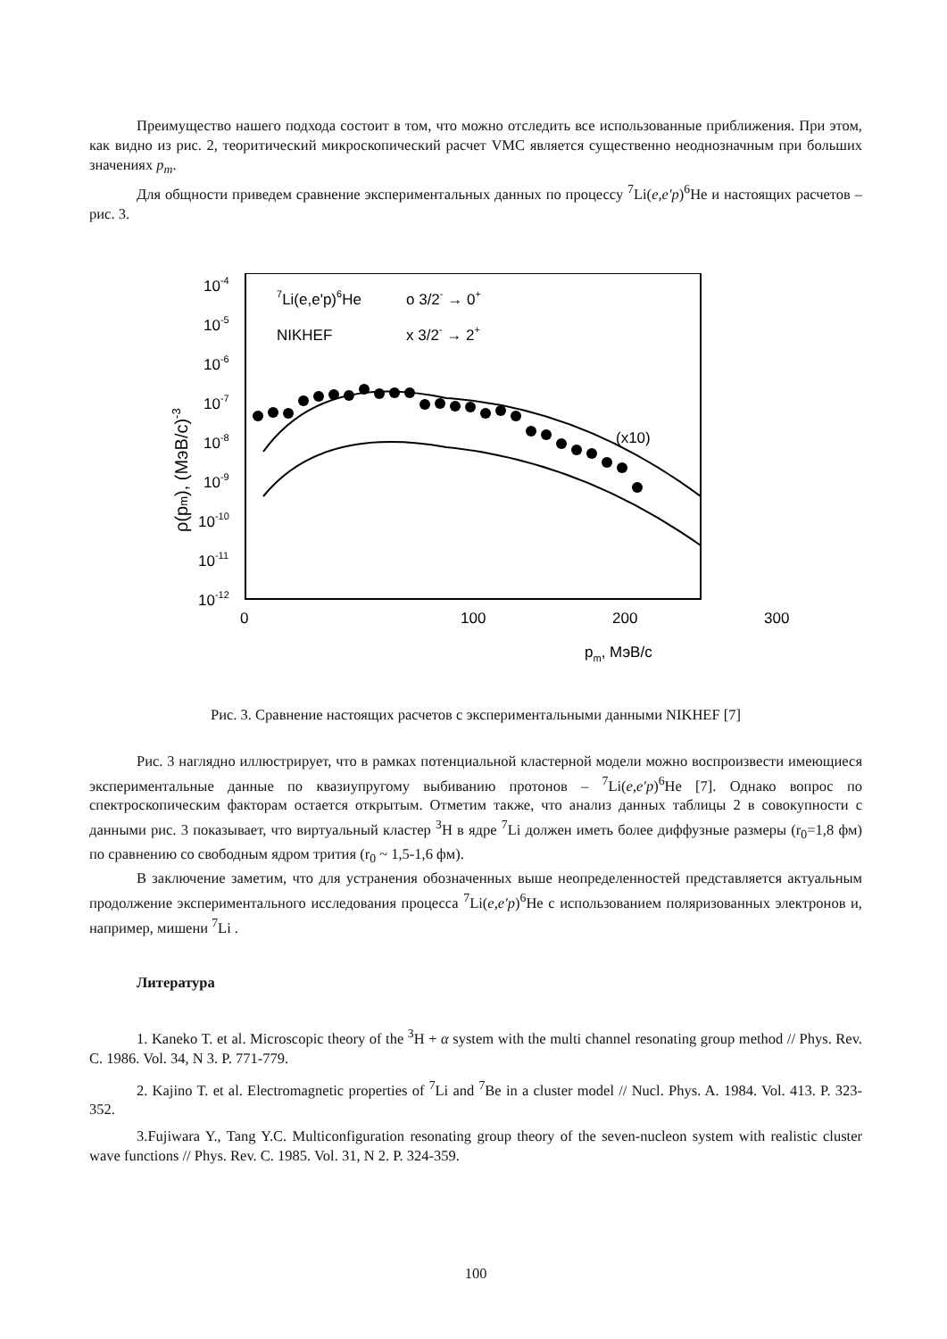Преимущество нашего подхода состоит в том, что можно отследить все использованные приближения. При этом, как видно из рис. 2, теоритический микроскопический расчет VMC является существенно неоднозначным при больших значениях p<sub>m</sub>.
Для общности приведем сравнение экспериментальных данных по процессу <sup>7</sup>Li(e,e′p)<sup>6</sup>He и настоящих расчетов – рис. 3.
10-4
10-5
10-6
10-7
10-8
10-9
10-10
10-11
10-12
0
100
200
300
7Li(e,e'p)6He
NIKHEF
o 3/2- → 0+
x 3/2- → 2+
(x10)
pm, МэВ/с
ρ(pm), (МэВ/с)-3
Рис. 3. Сравнение настоящих расчетов с экспериментальными данными NIKHEF [7]
Рис. 3 наглядно иллюстрирует, что в рамках потенциальной кластерной модели можно воспроизвести имеющиеся экспериментальные данные по квазиупругому выбиванию протонов – <sup>7</sup>Li(e,e′p)<sup>6</sup>He [7]. Однако вопрос по спектроскопическим факторам остается открытым. Отметим также, что анализ данных таблицы 2 в совокупности с данными рис. 3 показывает, что виртуальный кластер <sup>3</sup>H в ядре <sup>7</sup>Li должен иметь более диффузные размеры (r<sub>0</sub>=1,8 фм) по сравнению со свободным ядром трития (r<sub>0</sub> ~ 1,5-1,6 фм).
В заключение заметим, что для устранения обозначенных выше неопределенностей представляется актуальным продолжение экспериментального исследования процесса <sup>7</sup>Li(e,e′p)<sup>6</sup>He с использованием поляризованных электронов и, например, мишени <sup>7</sup>Li .
Литература
1. Kaneko T. et al. Microscopic theory of the <sup>3</sup>H + α system with the multi channel resonating group method // Phys. Rev. C. 1986. Vol. 34, N 3. P. 771-779.
2. Kajino T. et al. Electromagnetic properties of <sup>7</sup>Li and <sup>7</sup>Be in a cluster model // Nucl. Phys. A. 1984. Vol. 413. P. 323-352.
3.Fujiwara Y., Tang Y.C. Multiconfiguration resonating group theory of the seven-nucleon system with realistic cluster wave functions // Phys. Rev. C. 1985. Vol. 31, N 2. P. 324-359.
100